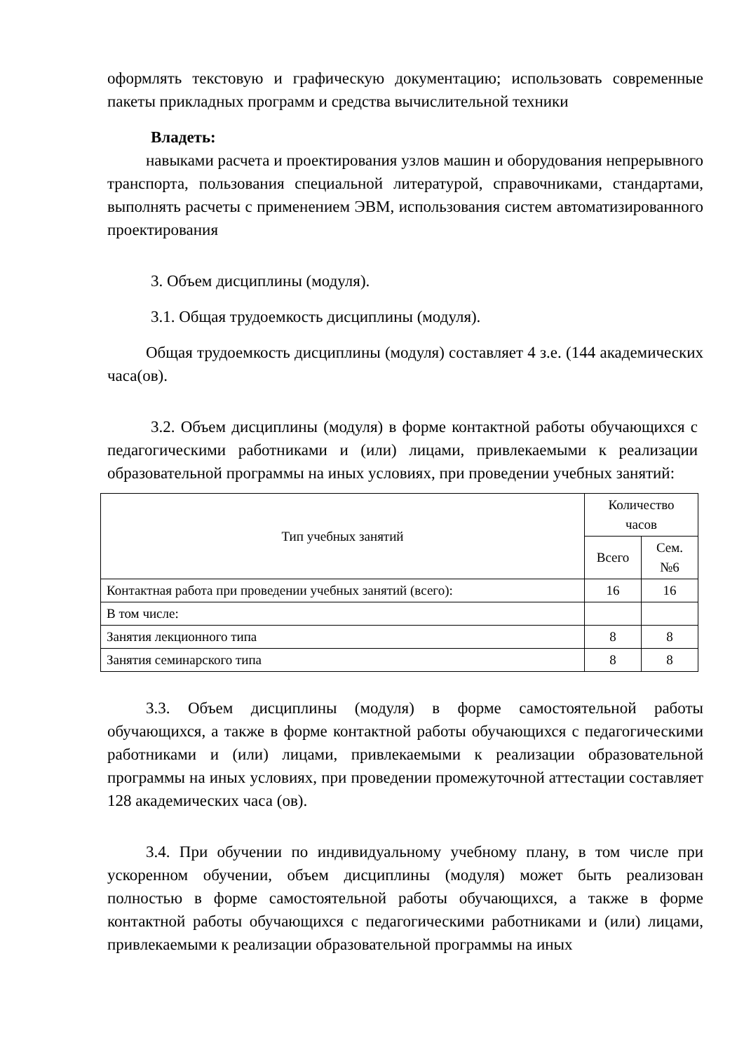оформлять текстовую и графическую документацию; использовать современные пакеты прикладных программ и средства вычислительной техники
Владеть:
навыками расчета и проектирования узлов машин и оборудования непрерывного транспорта, пользования специальной литературой, справочниками, стандартами, выполнять расчеты с применением ЭВМ, использования систем автоматизированного проектирования
3. Объем дисциплины (модуля).
3.1. Общая трудоемкость дисциплины (модуля).
Общая трудоемкость дисциплины (модуля) составляет 4 з.е. (144 академических часа(ов).
3.2. Объем дисциплины (модуля) в форме контактной работы обучающихся с педагогическими работниками и (или) лицами, привлекаемыми к реализации образовательной программы на иных условиях, при проведении учебных занятий:
| Тип учебных занятий | Количество часов | |
| --- | --- | --- |
| | Всего | Сем. №6 |
| Контактная работа при проведении учебных занятий (всего): | 16 | 16 |
| В том числе: | | |
| Занятия лекционного типа | 8 | 8 |
| Занятия семинарского типа | 8 | 8 |
3.3. Объем дисциплины (модуля) в форме самостоятельной работы обучающихся, а также в форме контактной работы обучающихся с педагогическими работниками и (или) лицами, привлекаемыми к реализации образовательной программы на иных условиях, при проведении промежуточной аттестации составляет 128 академических часа (ов).
3.4. При обучении по индивидуальному учебному плану, в том числе при ускоренном обучении, объем дисциплины (модуля) может быть реализован полностью в форме самостоятельной работы обучающихся, а также в форме контактной работы обучающихся с педагогическими работниками и (или) лицами, привлекаемыми к реализации образовательной программы на иных